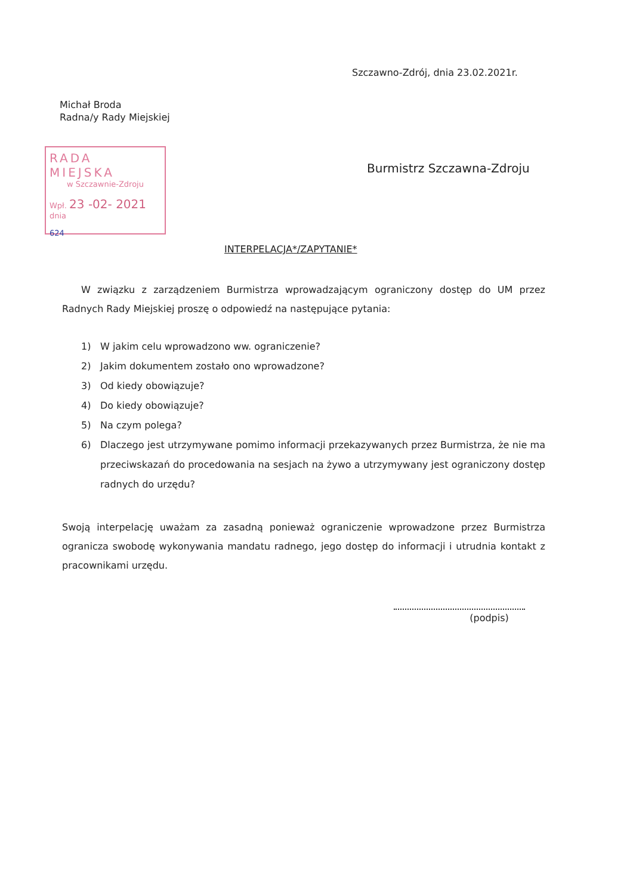Szczawno-Zdrój, dnia 23.02.2021r.
Michał Broda
Radna/y Rady Miejskiej
RADA MIEJSKA
w Szczawnie-Zdroju
Wpł. 23 -02- 2021
dnia
624
Burmistrz Szczawna-Zdroju
INTERPELACJA*/ZAPYTANIE*
W związku z zarządzeniem Burmistrza wprowadzającym ograniczony dostęp do UM przez Radnych Rady Miejskiej proszę o odpowiedź na następujące pytania:
1) W jakim celu wprowadzono ww. ograniczenie?
2) Jakim dokumentem zostało ono wprowadzone?
3) Od kiedy obowiązuje?
4) Do kiedy obowiązuje?
5) Na czym polega?
6) Dlaczego jest utrzymywane pomimo informacji przekazywanych przez Burmistrza, że nie ma przeciwskazań do procedowania na sesjach na żywo a utrzymywany jest ograniczony dostęp radnych do urzędu?
Swoją interpelację uważam za zasadną ponieważ ograniczenie wprowadzone przez Burmistrza ogranicza swobodę wykonywania mandatu radnego, jego dostęp do informacji i utrudnia kontakt z pracownikami urzędu.
(podpis)